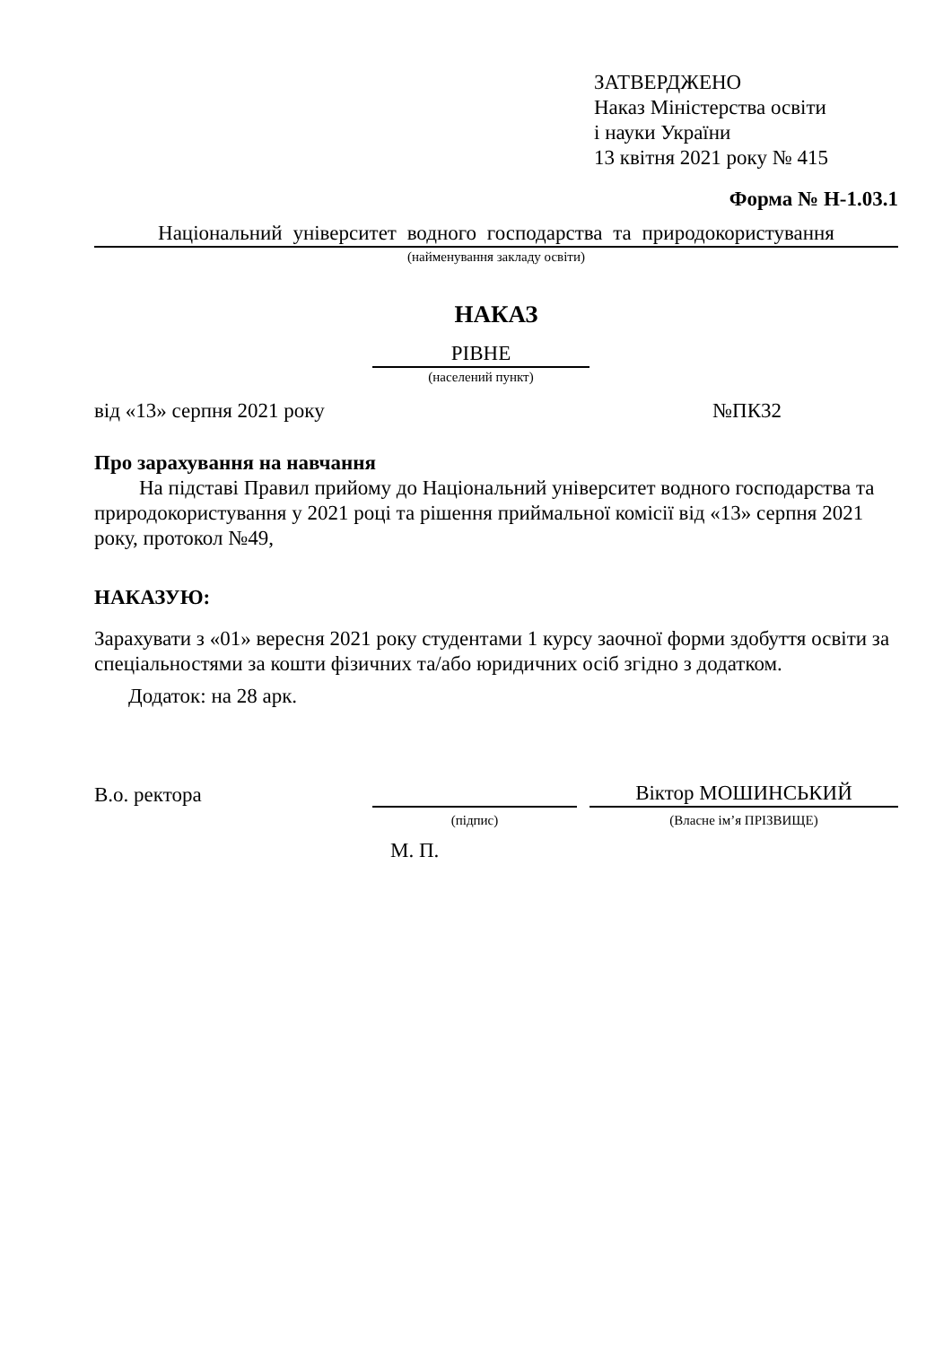ЗАТВЕРДЖЕНО
Наказ Міністерства освіти
і науки України
13 квітня 2021 року № 415
Форма № Н-1.03.1
Національний університет водного господарства та природокористування
(найменування закладу освіти)
НАКАЗ
РІВНЕ
(населений пункт)
від «13» серпня 2021 року №ПК32
Про зарахування на навчання
На підставі Правил прийому до Національний університет водного господарства та природокористування у 2021 році та рішення приймальної комісії від «13» серпня 2021 року, протокол №49,
НАКАЗУЮ:
Зарахувати з «01» вересня 2021 року студентами 1 курсу заочної форми здобуття освіти за спеціальностями за кошти фізичних та/або юридичних осіб згідно з додатком.
Додаток: на 28 арк.
В.о. ректора
Віктор МОШИНСЬКИЙ
(підпис) (Власне ім’я ПРІЗВИЩЕ)
М. П.